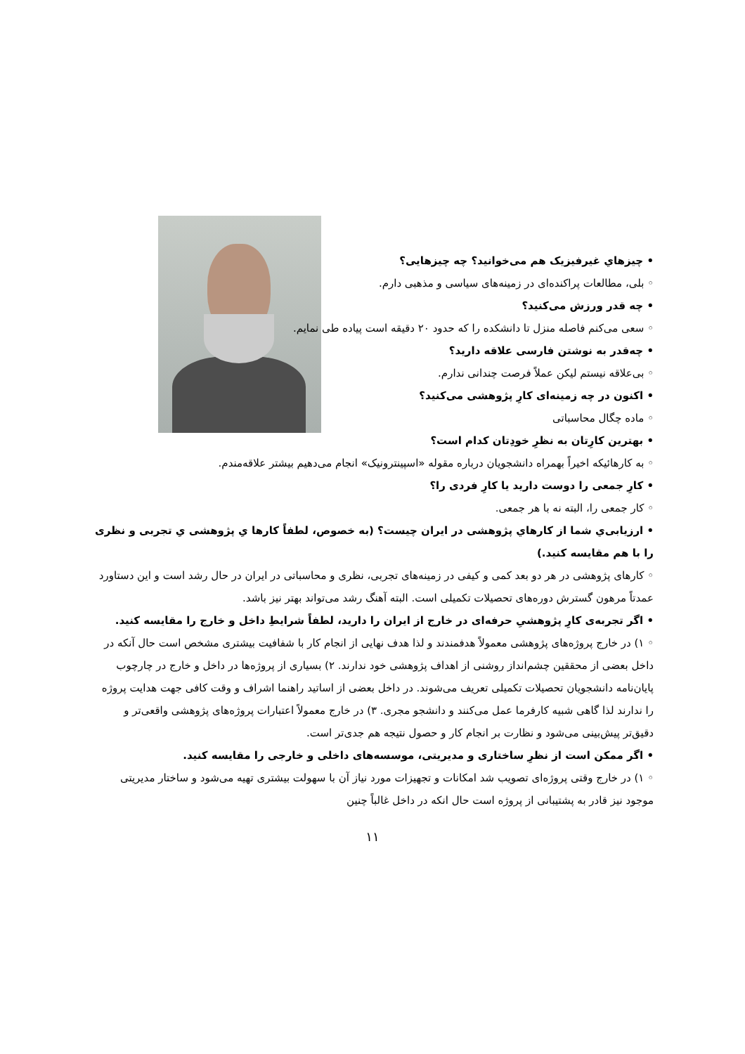• چیزهاي غیرفیزیک هم می‌خوانید؟ چه چیزهایی؟
◦ بلی، مطالعات پراکنده‌ای در زمینه‌های سیاسی و مذهبی دارم.
• چه قدر ورزش می‌کنید؟
◦ سعی می‌کنم فاصله منزل تا دانشکده را که حدود ۲۰ دقیقه است پیاده طی نمایم.
• چه‌قدر به نوشتن فارسی علاقه دارید؟
◦ بی‌علاقه نیستم لیکن عملاً فرصت چندانی ندارم.
• اکنون در چه زمینه‌ای کارِ پژوهشی می‌کنید؟
◦ ماده چگال محاسباتی
• بهترین کارِتان به نظرِ خودِتان کدام است؟
◦ به کارهائیکه اخیراً بهمراه دانشجویان درباره مقوله «اسپینترونیک» انجام می‌دهیم بیشتر علاقه‌مندم.
• کارِ جمعی را دوست دارید یا کارِ فردی را؟
◦ کار جمعی را، البته نه با هر جمعی.
• ارزیابی‌ي شما از کارهاي پژوهشی در ایران چیست؟ (به خصوص، لطفاً کارها یِ پژوهشی یِ تجربی و نظری را با هم مقایسه کنید.)
◦ کارهای پژوهشی در هر دو بعد کمی و کیفی در زمینه‌های تجربی، نظری و محاسباتی در ایران در حال رشد است و این دستاورد عمدتاً مرهون گسترش دوره‌های تحصیلات تکمیلی است. البته آهنگ رشد می‌تواند بهتر نیز باشد.
• اگر تجربه‌ی کارِ پژوهشیِ حرفه‌ای در خارج از ایران را دارید، لطفاً شرایطِ داخل و خارج را مقایسه کنید.
◦ ۱) در خارج پروژه‌های پژوهشی معمولاً هدفمندند و لذا هدف نهایی از انجام کار با شفافیت بیشتری مشخص است حال آنکه در داخل بعضی از محققین چشم‌انداز روشنی از اهداف پژوهشی خود ندارند. ۲) بسیاری از پروژه‌ها در داخل و خارج در چارچوب پایان‌نامه دانشجویان تحصیلات تکمیلی تعریف می‌شوند. در داخل بعضی از اساتید راهنما اشراف و وقت کافی جهت هدایت پروژه را ندارند لذا گاهی شبیه کارفرما عمل می‌کنند و دانشجو مجری. ۳) در خارج معمولاً اعتبارات پروژه‌های پژوهشی واقعی‌تر و دقیق‌تر پیش‌بینی می‌شود و نظارت بر انجام کار و حصول نتیجه هم جدی‌تر است.
• اگر ممکن است از نظرِ ساختاری و مدیریتی، موسسه‌های داخلی و خارجی را مقایسه کنید.
◦ ۱) در خارج وقتی پروژه‌ای تصویب شد امکانات و تجهیزات مورد نیاز آن با سهولت بیشتری تهیه می‌شود و ساختار مدیریتی موجود نیز قادر به پشتیبانی از پروژه است حال انکه در داخل غالباً چنین
۱۱